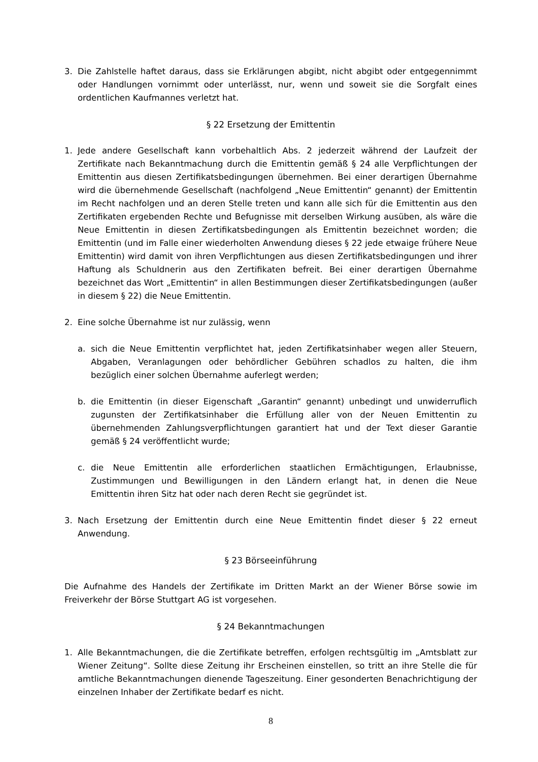3. Die Zahlstelle haftet daraus, dass sie Erklärungen abgibt, nicht abgibt oder entgegennimmt oder Handlungen vornimmt oder unterlässt, nur, wenn und soweit sie die Sorgfalt eines ordentlichen Kaufmannes verletzt hat.
§ 22 Ersetzung der Emittentin
1. Jede andere Gesellschaft kann vorbehaltlich Abs. 2 jederzeit während der Laufzeit der Zertifikate nach Bekanntmachung durch die Emittentin gemäß § 24 alle Verpflichtungen der Emittentin aus diesen Zertifikatsbedingungen übernehmen. Bei einer derartigen Übernahme wird die übernehmende Gesellschaft (nachfolgend „Neue Emittentin“ genannt) der Emittentin im Recht nachfolgen und an deren Stelle treten und kann alle sich für die Emittentin aus den Zertifikaten ergebenden Rechte und Befugnisse mit derselben Wirkung ausüben, als wäre die Neue Emittentin in diesen Zertifikatsbedingungen als Emittentin bezeichnet worden; die Emittentin (und im Falle einer wiederholten Anwendung dieses § 22 jede etwaige frühere Neue Emittentin) wird damit von ihren Verpflichtungen aus diesen Zertifikatsbedingungen und ihrer Haftung als Schuldnerin aus den Zertifikaten befreit. Bei einer derartigen Übernahme bezeichnet das Wort „Emittentin“ in allen Bestimmungen dieser Zertifikatsbedingungen (außer in diesem § 22) die Neue Emittentin.
2. Eine solche Übernahme ist nur zulässig, wenn
a. sich die Neue Emittentin verpflichtet hat, jeden Zertifikatsinhaber wegen aller Steuern, Abgaben, Veranlagungen oder behördlicher Gebühren schadlos zu halten, die ihm bezüglich einer solchen Übernahme auferlegt werden;
b. die Emittentin (in dieser Eigenschaft „Garantin“ genannt) unbedingt und unwiderruflich zugunsten der Zertifikatsinhaber die Erfüllung aller von der Neuen Emittentin zu übernehmenden Zahlungsverpflichtungen garantiert hat und der Text dieser Garantie gemäß § 24 veröffentlicht wurde;
c. die Neue Emittentin alle erforderlichen staatlichen Ermächtigungen, Erlaubnisse, Zustimmungen und Bewilligungen in den Ländern erlangt hat, in denen die Neue Emittentin ihren Sitz hat oder nach deren Recht sie gegründet ist.
3. Nach Ersetzung der Emittentin durch eine Neue Emittentin findet dieser § 22 erneut Anwendung.
§ 23 Börseeinführung
Die Aufnahme des Handels der Zertifikate im Dritten Markt an der Wiener Börse sowie im Freiverkehr der Börse Stuttgart AG ist vorgesehen.
§ 24 Bekanntmachungen
1. Alle Bekanntmachungen, die die Zertifikate betreffen, erfolgen rechtsgültig im „Amtsblatt zur Wiener Zeitung“. Sollte diese Zeitung ihr Erscheinen einstellen, so tritt an ihre Stelle die für amtliche Bekanntmachungen dienende Tageszeitung. Einer gesonderten Benachrichtigung der einzelnen Inhaber der Zertifikate bedarf es nicht.
8